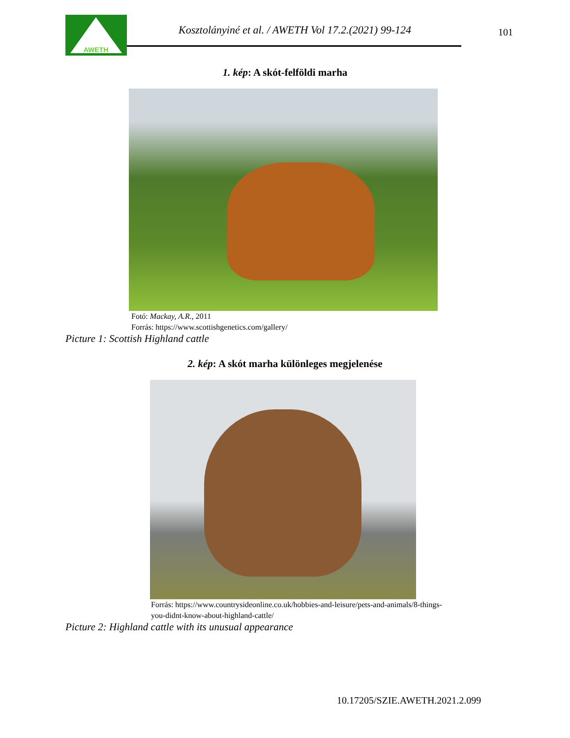AWETH
Kosztolányiné et al. / AWETH Vol 17.2.(2021) 99-124
101
1. kép: A skót-felföldi marha
Fotó: Mackay, A.R., 2011
Forrás: https://www.scottishgenetics.com/gallery/
Picture 1: Scottish Highland cattle
2. kép: A skót marha különleges megjelenése
Forrás: https://www.countrysideonline.co.uk/hobbies-and-leisure/pets-and-animals/8-things-
you-didnt-know-about-highland-cattle/
Picture 2: Highland cattle with its unusual appearance
10.17205/SZIE.AWETH.2021.2.099